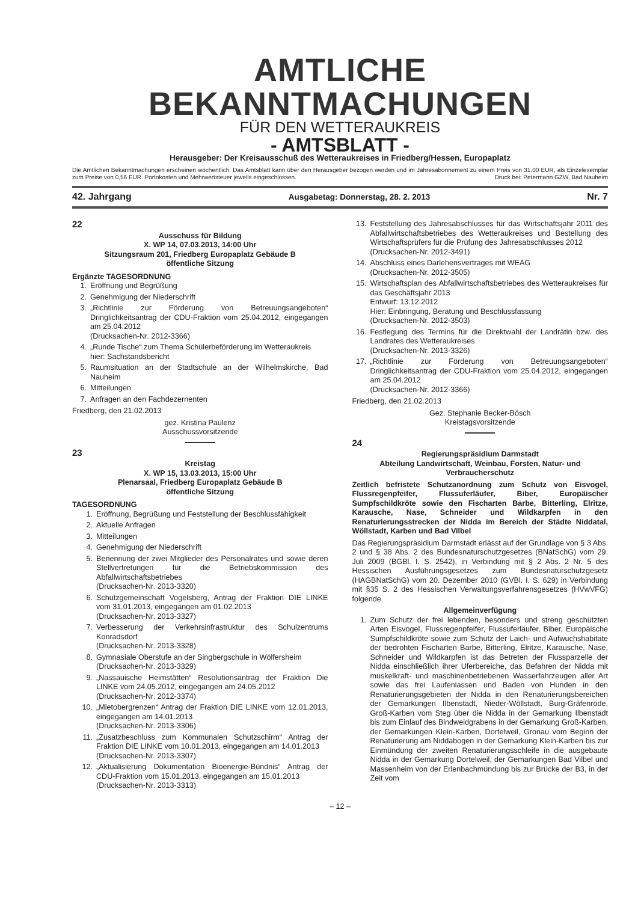AMTLICHE BEKANNTMACHUNGEN
FÜR DEN WETTERAUKREIS
- AMTSBLATT -
Herausgeber: Der Kreisausschuß des Wetteraukreises in Friedberg/Hessen, Europaplatz
Die Amtlichen Bekanntmachungen erscheinen wöchentlich. Das Amtsblatt kann über den Herausgeber bezogen werden und im Jahresabonnement zu einem Preis von 31,00 EUR, als Einzelexemplar zum Preise von 0,56 EUR. Portokosten und Mehrwertsteuer jeweils eingeschlossen. Druck bei: Petermann GZW, Bad Nauheim
42. Jahrgang Ausgabetag: Donnerstag, 28. 2. 2013 Nr. 7
22
Ausschuss für Bildung
X. WP 14, 07.03.2013, 14:00 Uhr
Sitzungsraum 201, Friedberg Europaplatz Gebäude B
öffentliche Sitzung
Ergänzte TAGESORDNUNG
1. Eröffnung und Begrüßung
2. Genehmigung der Niederschrift
3. „Richtlinie zur Förderung von Betreuungsangeboten“ Dringlichkeitsantrag der CDU-Fraktion vom 25.04.2012, eingegangen am 25.04.2012
(Drucksachen-Nr. 2012-3366)
4. „Runde Tische“ zum Thema Schülerbeförderung im Wetteraukreis
hier: Sachstandsbericht
5. Raumsituation an der Stadtschule an der Wilhelmskirche, Bad Nauheim
6. Mitteilungen
7. Anfragen an den Fachdezernenten
Friedberg, den 21.02.2013
gez. Kristina Paulenz
Ausschussvorsitzende
23
Kreistag
X. WP 15, 13.03.2013, 15:00 Uhr
Plenarsaal, Friedberg Europaplatz Gebäude B
öffentliche Sitzung
TAGESORDNUNG
1. Eröffnung, Begrüßung und Feststellung der Beschlussfähigkeit
2. Aktuelle Anfragen
3. Mitteilungen
4. Genehmigung der Niederschrift
5. Benennung der zwei Mitglieder des Personalrates und sowie deren Stellvertretungen für die Betriebskommission des Abfallwirtschaftsbetriebes
(Drucksachen-Nr. 2013-3320)
6. Schutzgemeinschaft Vogelsberg, Antrag der Fraktion DIE LINKE vom 31.01.2013, eingegangen am 01.02.2013
(Drucksachen-Nr. 2013-3327)
7. Verbesserung der Verkehrsinfrastruktur des Schulzentrums Konradsdorf
(Drucksachen-Nr. 2013-3328)
8. Gymnasiale Oberstufe an der Singbergschule in Wölfersheim
(Drucksachen-Nr. 2013-3329)
9. „Nassauische Heimstätten“ Resolutionsantrag der Fraktion Die LINKE vom 24.05.2012, eingegangen am 24.05.2012
(Drucksachen-Nr. 2012-3374)
10. „Mietobergrenzen“ Antrag der Fraktion DIE LINKE vom 12.01.2013, eingegangen am 14.01.2013
(Drucksachen-Nr. 2013-3306)
11. „Zusatzbeschluss zum Kommunalen Schutzschirm“ Antrag der Fraktion DIE LINKE vom 10.01.2013, eingegangen am 14.01.2013
(Drucksachen-Nr. 2013-3307)
12. „Aktualisierung Dokumentation Bioenergie-Bündnis“ Antrag der CDU-Fraktion vom 15.01.2013, eingegangen am 15.01.2013
(Drucksachen-Nr. 2013-3313)
13. Feststellung des Jahresabschlusses für das Wirtschaftsjahr 2011 des Abfallwirtschaftsbetriebes des Wetteraukreises und Bestellung des Wirtschaftsprüfers für die Prüfung des Jahresabschlusses 2012
(Drucksachen-Nr. 2012-3491)
14. Abschluss eines Darlehensvertrages mit WEAG
(Drucksachen-Nr. 2012-3505)
15. Wirtschaftsplan des Abfallwirtschaftsbetriebes des Wetteraukreises für das Geschäftsjahr 2013
Entwurf: 13.12.2012
Hier: Einbringung, Beratung und Beschlussfassung
(Drucksachen-Nr. 2012-3503)
16. Festlegung des Termins für die Direktwahl der Landrätin bzw. des Landrates des Wetteraukreises
(Drucksachen-Nr. 2013-3326)
17. „Richtlinie zur Förderung von Betreuungsangeboten“ Dringlichkeitsantrag der CDU-Fraktion vom 25.04.2012, eingegangen am 25.04.2012
(Drucksachen-Nr. 2012-3366)
Friedberg, den 21.02.2013
Gez. Stephanie Becker-Bösch
Kreistagsvorsitzende
24
Regierungspräsidium Darmstadt
Abteilung Landwirtschaft, Weinbau, Forsten, Natur- und Verbraucherschutz
Zeitlich befristete Schutzanordnung zum Schutz von Eisvogel, Flussregenpfeifer, Flussuferläufer, Biber, Europäischer Sumpfschildkröte sowie den Fischarten Barbe, Bitterling, Elritze, Karausche, Nase, Schneider und Wildkarpfen in den Renaturierungsstrecken der Nidda im Bereich der Städte Niddatal, Wöllstadt, Karben und Bad Vilbel
Das Regierungspräsidium Darmstadt erlässt auf der Grundlage von § 3 Abs. 2 und § 38 Abs. 2 des Bundesnaturschutzgesetzes (BNatSchG) vom 29. Juli 2009 (BGBl. I. S. 2542), in Verbindung mit § 2 Abs. 2 Nr. 5 des Hessischen Ausführungsgesetzes zum Bundesnaturschutzgesetz (HAGBNatSchG) vom 20. Dezember 2010 (GVBl. I. S. 629) in Verbindung mit §35 S. 2 des Hessischen Verwaltungsverfahrensgesetzes (HVwVFG) folgende
Allgemeinverfügung
1. Zum Schutz der frei lebenden, besonders und streng geschützten Arten Eisvogel, Flussregenpfeifer, Flussuferläufer, Biber, Europäische Sumpfschildkröte sowie zum Schutz der Laich- und Aufwuchshabitate der bedrohten Fischarten Barbe, Bitterling, Elritze, Karausche, Nase, Schneider und Wildkarpfen ist das Betreten der Flussparzelle der Nidda einschließlich ihrer Uferbereiche, das Befahren der Nidda mit muskelkraft- und maschinenbetriebenen Wasserfahrzeugen aller Art sowie das frei Laufenlassen und Baden von Hunden in den Renaturierungsgebieten der Nidda in den Renaturierungsbereichen der Gemarkungen Ilbenstadt, Nieder-Wöllstadt, Burg-Gräfenrode, Groß-Karben vom Steg über die Nidda in der Gemarkung Ilbenstadt bis zum Einlauf des Bindweidgrabens in der Gemarkung Groß-Karben, der Gemarkungen Klein-Karben, Dortelweil, Gronau vom Beginn der Renaturierung am Niddabogen in der Gemarkung Klein-Karben bis zur Einmündung der zweiten Renaturierungsschleife in die ausgebaute Nidda in der Gemarkung Dortelweil, der Gemarkungen Bad Vilbel und Massenheim von der Erlenbachmündung bis zur Brücke der B3, in der Zeit vom
– 12 –